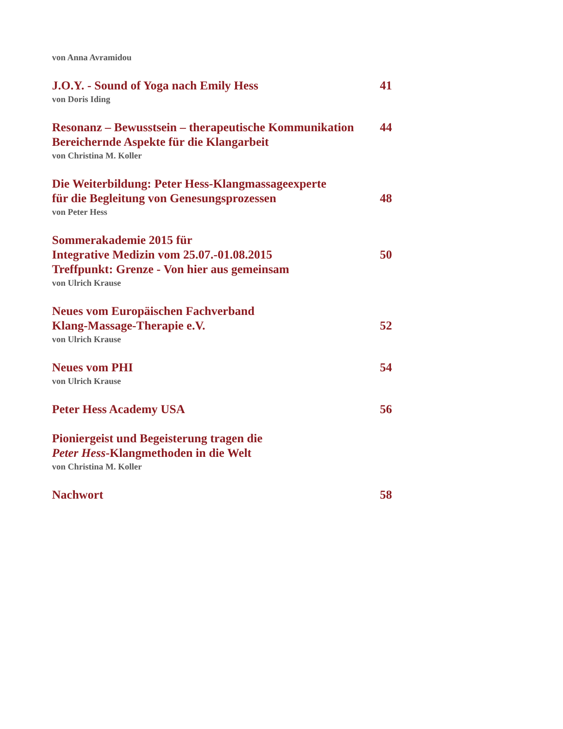von Anna Avramidou
J.O.Y. - Sound of Yoga nach Emily Hess 41
von Doris Iding
Resonanz – Bewusstsein – therapeutische Kommunikation 44
Bereichernde Aspekte für die Klangarbeit
von Christina M. Koller
Die Weiterbildung: Peter Hess-Klangmassageexperte
für die Begleitung von Genesungsprozessen 48
von Peter Hess
Sommerakademie 2015 für
Integrative Medizin vom 25.07.-01.08.2015 50
Treffpunkt: Grenze - Von hier aus gemeinsam
von Ulrich Krause
Neues vom Europäischen Fachverband
Klang-Massage-Therapie e.V. 52
von Ulrich Krause
Neues vom PHI 54
von Ulrich Krause
Peter Hess Academy USA 56
Pioniergeist und Begeisterung tragen die
Peter Hess-Klangmethoden in die Welt
von Christina M. Koller
Nachwort 58